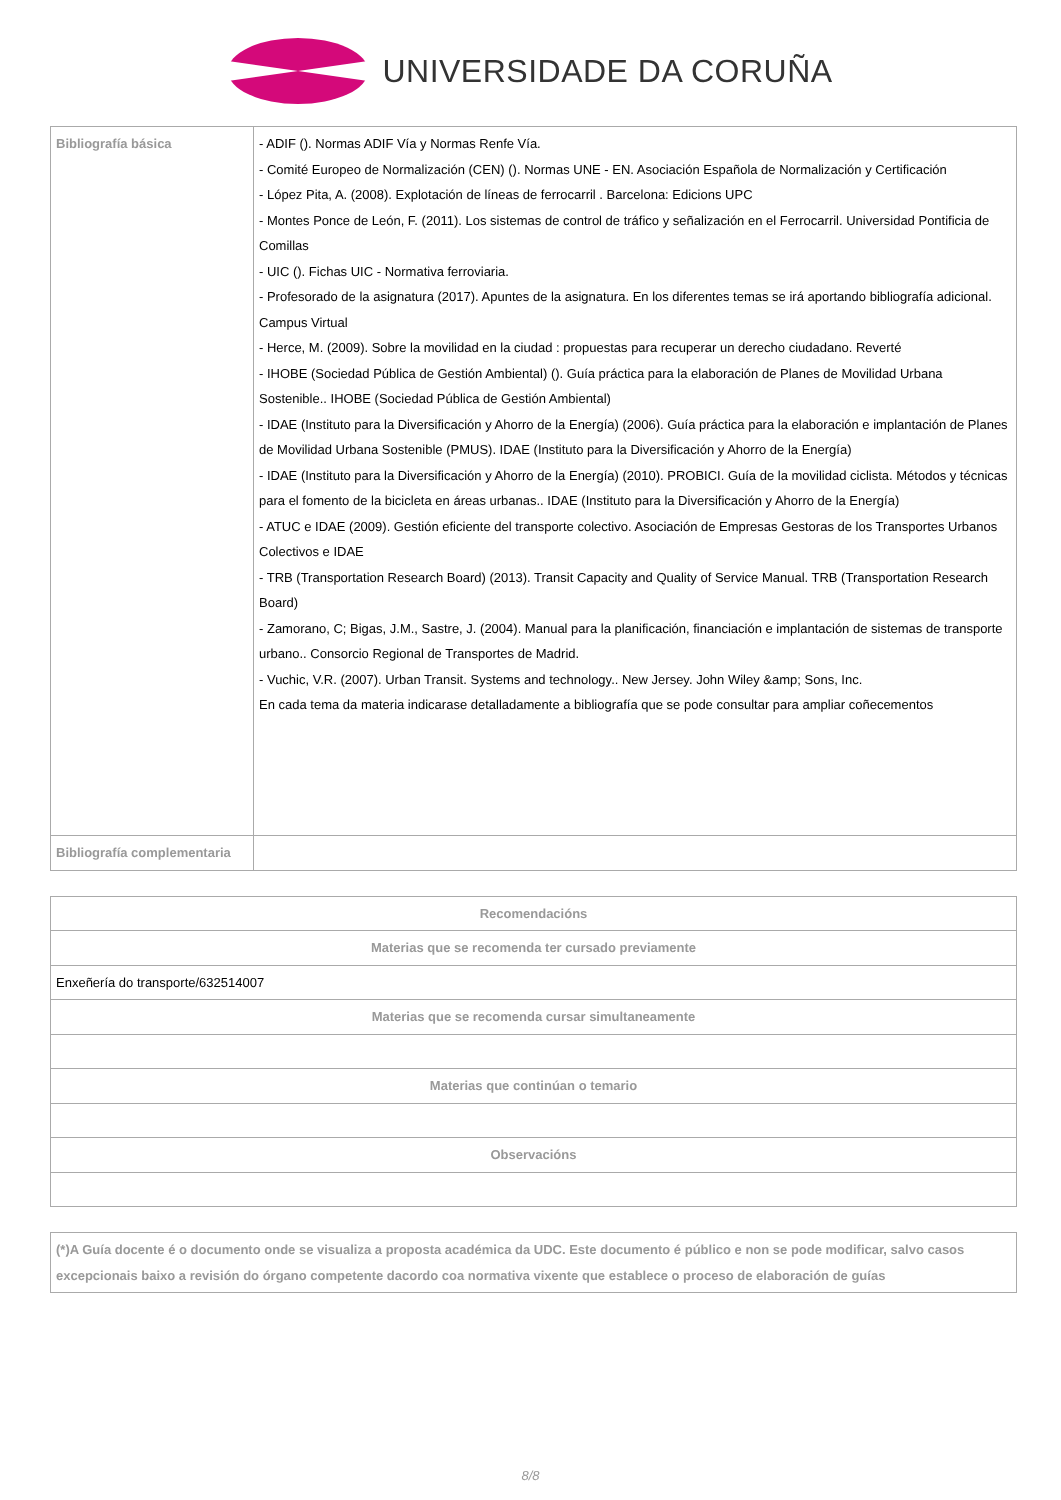UNIVERSIDADE DA CORUÑA
| Bibliografía básica | - ADIF (). Normas ADIF Vía y Normas Renfe Vía. - Comité Europeo de Normalización (CEN) (). Normas UNE - EN. Asociación Española de Normalización y Certificación - López Pita, A. (2008). Explotación de líneas de ferrocarril . Barcelona: Edicions UPC - Montes Ponce de León, F. (2011). Los sistemas de control de tráfico y señalización en el Ferrocarril. Universidad Pontificia de Comillas - UIC (). Fichas UIC - Normativa ferroviaria. - Profesorado de la asignatura (2017). Apuntes de la asignatura. En los diferentes temas se irá aportando bibliografía adicional. Campus Virtual - Herce, M. (2009). Sobre la movilidad en la ciudad : propuestas para recuperar un derecho ciudadano. Reverté - IHOBE (Sociedad Pública de Gestión Ambiental) (). Guía práctica para la elaboración de Planes de Movilidad Urbana Sostenible.. IHOBE (Sociedad Pública de Gestión Ambiental) - IDAE (Instituto para la Diversificación y Ahorro de la Energía) (2006). Guía práctica para la elaboración e implantación de Planes de Movilidad Urbana Sostenible (PMUS). IDAE (Instituto para la Diversificación y Ahorro de la Energía) - IDAE (Instituto para la Diversificación y Ahorro de la Energía) (2010). PROBICI. Guía de la movilidad ciclista. Métodos y técnicas para el fomento de la bicicleta en áreas urbanas.. IDAE (Instituto para la Diversificación y Ahorro de la Energía) - ATUC e IDAE (2009). Gestión eficiente del transporte colectivo. Asociación de Empresas Gestoras de los Transportes Urbanos Colectivos e IDAE - TRB (Transportation Research Board) (2013). Transit Capacity and Quality of Service Manual. TRB (Transportation Research Board) - Zamorano, C; Bigas, J.M., Sastre, J. (2004). Manual para la planificación, financiación e implantación de sistemas de transporte urbano.. Consorcio Regional de Transportes de Madrid. - Vuchic, V.R. (2007). Urban Transit. Systems and technology.. New Jersey. John Wiley &amp; Sons, Inc. En cada tema da materia indicarase detalladamente a bibliografía que se pode consultar para ampliar coñecementos |
| Bibliografía complementaria | |
| Recomendacións |
| --- |
| Materias que se recomenda ter cursado previamente |
| Enxeñería do transporte/632514007 |
| Materias que se recomenda cursar simultaneamente |
| Materias que continúan o temario |
| Observacións |
| (*)A Guía docente é o documento onde se visualiza a proposta académica da UDC. Este documento é público e non se pode modificar, salvo casos excepcionais baixo a revisión do órgano competente dacordo coa normativa vixente que establece o proceso de elaboración de guías |
| --- |
8/8